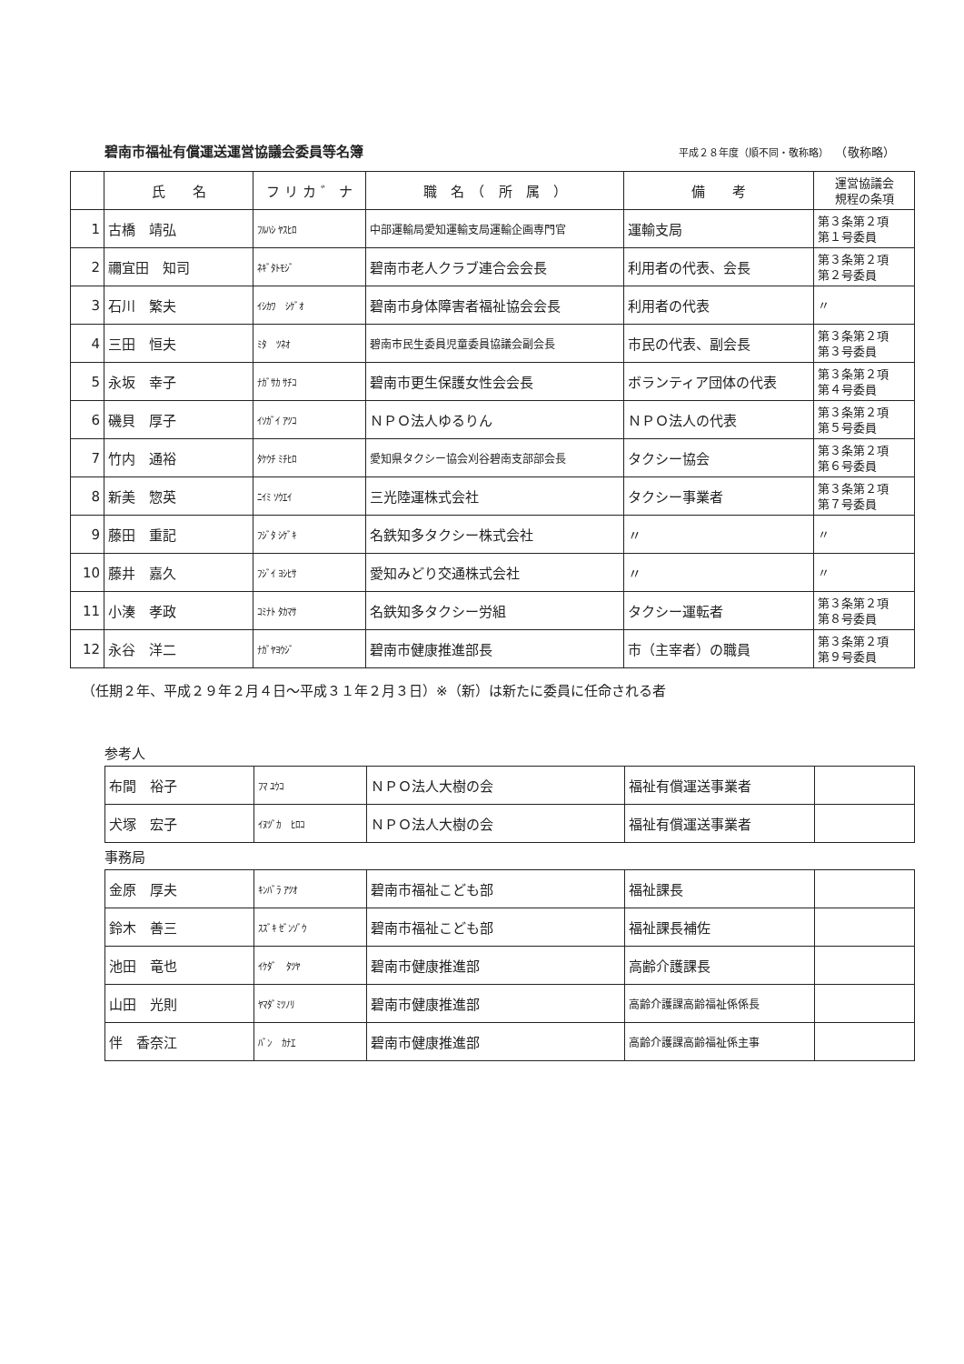碧南市福祉有償運送運営協議会委員等名簿
平成２８年度（順不同・敬称略） （敬称略）
| | 氏 名 | フ リ カ ゛ ナ | 職 名 （ 所 属 ） | 備 考 | 運営協議会 規程の条項 |
| --- | --- | --- | --- | --- | --- |
| 1 | 古橋 靖弘 | ﾌﾙﾊｼ ﾔｽﾋﾛ | 中部運輸局愛知運輸支局運輸企画専門官 | 運輸支局 | 第３条第２項 第１号委員 |
| 2 | 禰宜田 知司 | ﾈｷﾞﾀﾄﾓｼﾞ | 碧南市老人クラブ連合会会長 | 利用者の代表、会長 | 第３条第２項 第２号委員 |
| 3 | 石川 繁夫 | ｲｼｶﾜ ｼｹﾞｵ | 碧南市身体障害者福祉協会会長 | 利用者の代表 | 〃 |
| 4 | 三田 恒夫 | ﾐﾀ ﾂﾈｵ | 碧南市民生委員児童委員協議会副会長 | 市民の代表、副会長 | 第３条第２項 第３号委員 |
| 5 | 永坂 幸子 | ﾅｶﾞｻｶ ｻﾁｺ | 碧南市更生保護女性会会長 | ボランティア団体の代表 | 第３条第２項 第４号委員 |
| 6 | 磯貝 厚子 | ｲｿｶﾞｲ ｱﾂｺ | ＮＰＯ法人ゆるりん | ＮＰＯ法人の代表 | 第３条第２項 第５号委員 |
| 7 | 竹内 通裕 | ﾀｹｳﾁ ﾐﾁﾋﾛ | 愛知県タクシー協会刈谷碧南支部部会長 | タクシー協会 | 第３条第２項 第６号委員 |
| 8 | 新美 惣英 | ﾆｲﾐ ｿｳｴｲ | 三光陸運株式会社 | タクシー事業者 | 第３条第２項 第７号委員 |
| 9 | 藤田 重記 | ﾌｼﾞﾀ ｼｹﾞｷ | 名鉄知多タクシー株式会社 | 〃 | 〃 |
| 10 | 藤井 嘉久 | ﾌｼﾞｲ ﾖｼﾋｻ | 愛知みどり交通株式会社 | 〃 | 〃 |
| 11 | 小湊 孝政 | ｺﾐﾅﾄ ﾀｶﾏｻ | 名鉄知多タクシー労組 | タクシー運転者 | 第３条第２項 第８号委員 |
| 12 | 永谷 洋二 | ﾅｶﾞﾔﾖｳｼﾞ | 碧南市健康推進部長 | 市（主宰者）の職員 | 第３条第２項 第９号委員 |
（任期２年、平成２９年２月４日～平成３１年２月３日）※（新）は新たに委員に任命される者
参考人
| 布間 裕子 | ﾌﾏ ﾕｳｺ | ＮＰＯ法人大樹の会 | 福祉有償運送事業者 | |
| 犬塚 宏子 | ｲﾇﾂﾞｶ ﾋﾛｺ | ＮＰＯ法人大樹の会 | 福祉有償運送事業者 | |
事務局
| 金原 厚夫 | ｷﾝﾊﾞﾗ ｱﾂｵ | 碧南市福祉こども部 | 福祉課長 | |
| 鈴木 善三 | ｽｽﾞｷ ｾﾞﾝｿﾞｳ | 碧南市福祉こども部 | 福祉課長補佐 | |
| 池田 竜也 | ｲｹﾀﾞ ﾀﾂﾔ | 碧南市健康推進部 | 高齢介護課長 | |
| 山田 光則 | ﾔﾏﾀﾞﾐﾂﾉﾘ | 碧南市健康推進部 | 高齢介護課高齢福祉係係長 | |
| 伴 香奈江 | ﾊﾞﾝ ｶﾅｴ | 碧南市健康推進部 | 高齢介護課高齢福祉係主事 | |